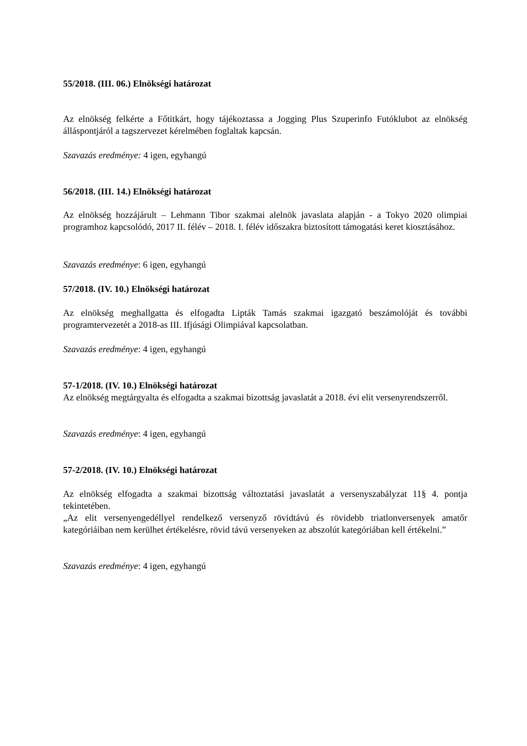55/2018. (III. 06.) Elnökségi határozat
Az elnökség felkérte a Főtitkárt, hogy tájékoztassa a Jogging Plus Szuperinfo Futóklubot az elnökség álláspontjáról a tagszervezet kérelmében foglaltak kapcsán.
Szavazás eredménye: 4 igen, egyhangú
56/2018. (III. 14.) Elnökségi határozat
Az elnökség hozzájárult – Lehmann Tibor szakmai alelnök javaslata alapján - a Tokyo 2020 olimpiai programhoz kapcsolódó, 2017 II. félév – 2018. I. félév időszakra biztosított támogatási keret kiosztásához.
Szavazás eredménye: 6 igen, egyhangú
57/2018. (IV. 10.) Elnökségi határozat
Az elnökség meghallgatta és elfogadta Lipták Tamás szakmai igazgató beszámolóját és további programtervezetét a 2018-as III. Ifjúsági Olimpiával kapcsolatban.
Szavazás eredménye: 4 igen, egyhangú
57-1/2018. (IV. 10.) Elnökségi határozat
Az elnökség megtárgyalta és elfogadta a szakmai bizottság javaslatát a 2018. évi elit versenyrendszerről.
Szavazás eredménye: 4 igen, egyhangú
57-2/2018. (IV. 10.) Elnökségi határozat
Az elnökség elfogadta a szakmai bizottság változtatási javaslatát a versenyszabályzat 11§ 4. pontja tekintetében.
„Az elit versenyengedéllyel rendelkező versenyző rövidtávú és rövidebb triatlonversenyek amatőr kategóriáiban nem kerülhet értékelésre, rövid távú versenyeken az abszolút kategóriában kell értékelni.”
Szavazás eredménye: 4 igen, egyhangú